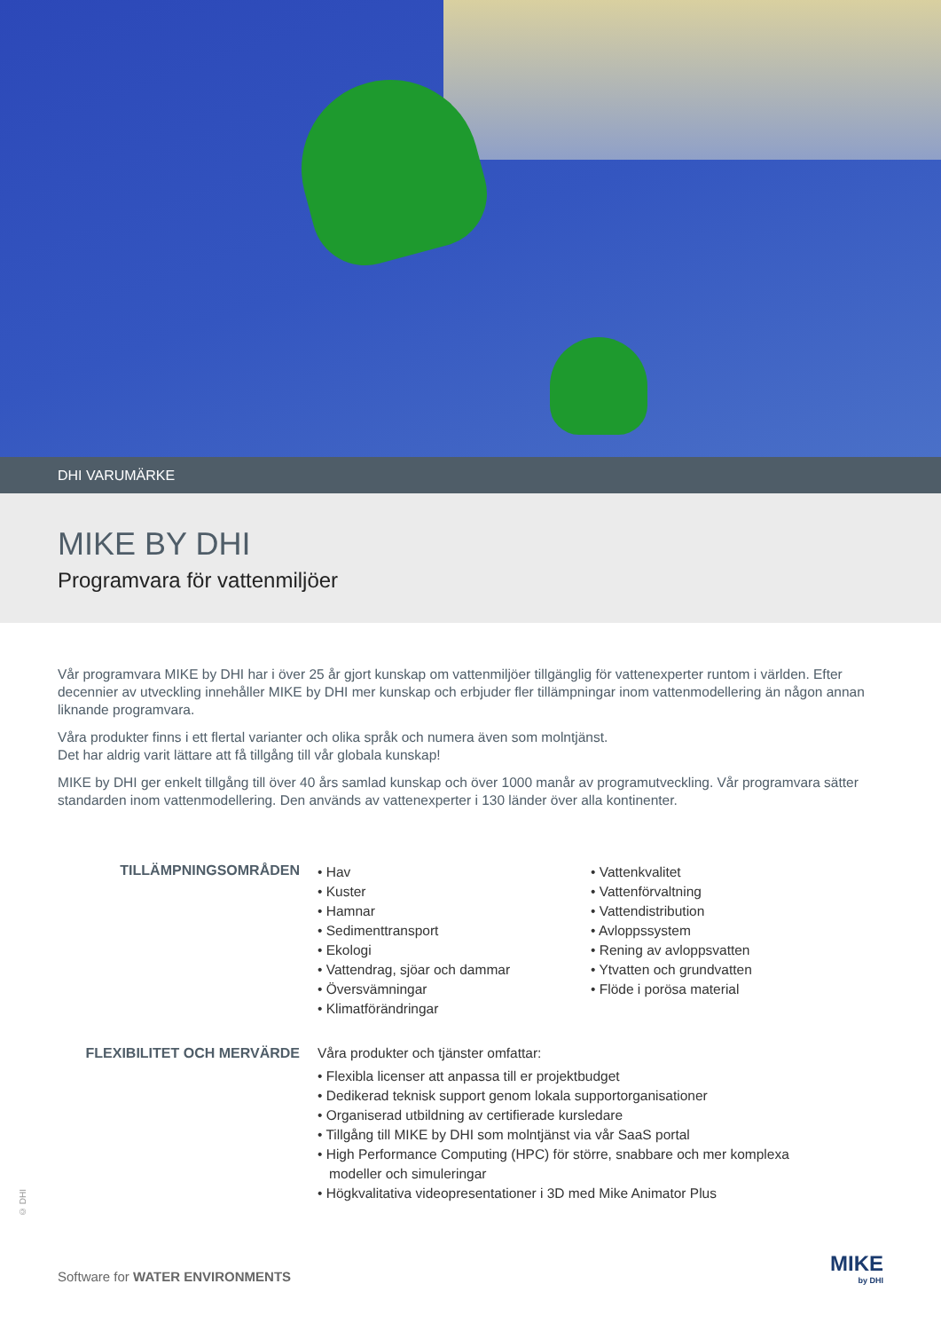DHI VARUMÄRKE
MIKE BY DHI
Programvara för vattenmiljöer
Vår programvara MIKE by DHI har i över 25 år gjort kunskap om vattenmiljöer tillgänglig för vattenexperter runtom i världen. Efter decennier av utveckling innehåller MIKE by DHI mer kunskap och erbjuder fler tillämpningar inom vattenmodellering än någon annan liknande programvara.
Våra produkter finns i ett flertal varianter och olika språk och numera även som molntjänst.
Det har aldrig varit lättare att få tillgång till vår globala kunskap!
MIKE by DHI ger enkelt tillgång till över 40 års samlad kunskap och över 1000 manår av programutveckling. Vår programvara sätter standarden inom vattenmodellering. Den används av vattenexperter i 130 länder över alla kontinenter.
TILLÄMPNINGSOMRÅDEN
• Hav
• Kuster
• Hamnar
• Sedimenttransport
• Ekologi
• Vattendrag, sjöar och dammar
• Översvämningar
• Klimatförändringar
• Vattenkvalitet
• Vattenförvaltning
• Vattendistribution
• Avloppssystem
• Rening av avloppsvatten
• Ytvatten och grundvatten
• Flöde i porösa material
FLEXIBILITET OCH MERVÄRDE Våra produkter och tjänster omfattar:
• Flexibla licenser att anpassa till er projektbudget
• Dedikerad teknisk support genom lokala supportorganisationer
• Organiserad utbildning av certifierade kursledare
• Tillgång till MIKE by DHI som molntjänst via vår SaaS portal
• High Performance Computing (HPC) för större, snabbare och mer komplexa modeller och simuleringar
• Högkvalitativa videopresentationer i 3D med Mike Animator Plus
© DHI
Software for WATER ENVIRONMENTS
MIKE
by DHI